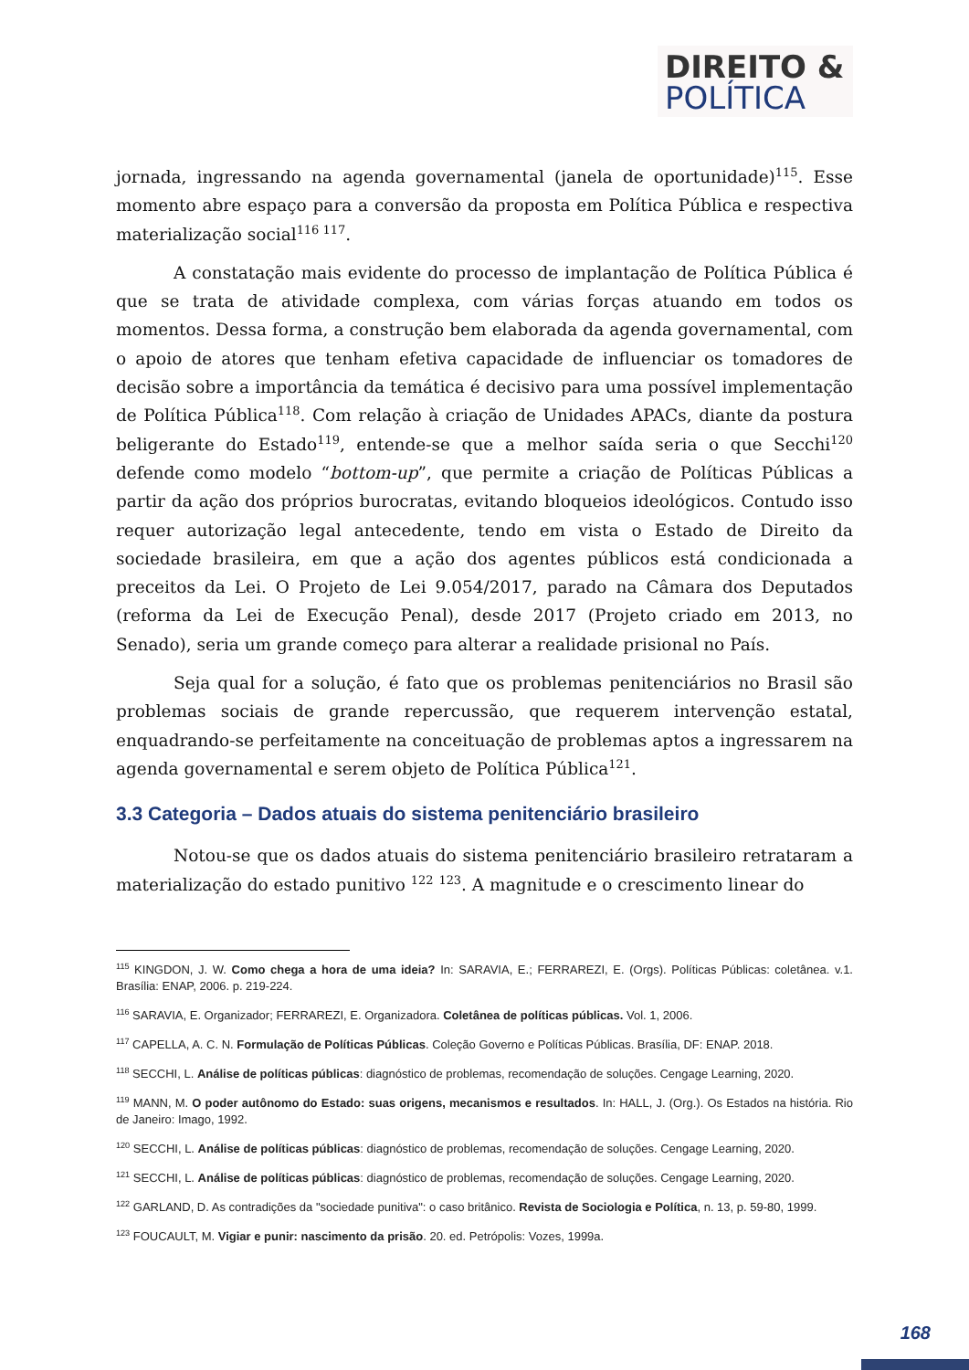DIREITO &
POLÍTICA
jornada, ingressando na agenda governamental (janela de oportunidade)<sup>115</sup>. Esse momento abre espaço para a conversão da proposta em Política Pública e respectiva materialização social<sup>116 117</sup>.
A constatação mais evidente do processo de implantação de Política Pública é que se trata de atividade complexa, com várias forças atuando em todos os momentos. Dessa forma, a construção bem elaborada da agenda governamental, com o apoio de atores que tenham efetiva capacidade de influenciar os tomadores de decisão sobre a importância da temática é decisivo para uma possível implementação de Política Pública<sup>118</sup>. Com relação à criação de Unidades APACs, diante da postura beligerante do Estado<sup>119</sup>, entende-se que a melhor saída seria o que Secchi<sup>120</sup> defende como modelo “bottom-up”, que permite a criação de Políticas Públicas a partir da ação dos próprios burocratas, evitando bloqueios ideológicos. Contudo isso requer autorização legal antecedente, tendo em vista o Estado de Direito da sociedade brasileira, em que a ação dos agentes públicos está condicionada a preceitos da Lei. O Projeto de Lei 9.054/2017, parado na Câmara dos Deputados (reforma da Lei de Execução Penal), desde 2017 (Projeto criado em 2013, no Senado), seria um grande começo para alterar a realidade prisional no País.
Seja qual for a solução, é fato que os problemas penitenciários no Brasil são problemas sociais de grande repercussão, que requerem intervenção estatal, enquadrando-se perfeitamente na conceituação de problemas aptos a ingressarem na agenda governamental e serem objeto de Política Pública<sup>121</sup>.
3.3 Categoria – Dados atuais do sistema penitenciário brasileiro
Notou-se que os dados atuais do sistema penitenciário brasileiro retrataram a materialização do estado punitivo <sup>122</sup> <sup>123</sup>. A magnitude e o crescimento linear do
<sup>115</sup> KINGDON, J. W. Como chega a hora de uma ideia? In: SARAVIA, E.; FERRAREZI, E. (Orgs). Políticas Públicas: coletânea. v.1. Brasília: ENAP, 2006. p. 219-224.
<sup>116</sup> SARAVIA, E. Organizador; FERRAREZI, E. Organizadora. Coletânea de políticas públicas. Vol. 1, 2006.
<sup>117</sup> CAPELLA, A. C. N. Formulação de Políticas Públicas. Coleção Governo e Políticas Públicas. Brasília, DF: ENAP. 2018.
<sup>118</sup> SECCHI, L. Análise de políticas públicas: diagnóstico de problemas, recomendação de soluções. Cengage Learning, 2020.
<sup>119</sup> MANN, M. O poder autônomo do Estado: suas origens, mecanismos e resultados. In: HALL, J. (Org.). Os Estados na história. Rio de Janeiro: Imago, 1992.
<sup>120</sup> SECCHI, L. Análise de políticas públicas: diagnóstico de problemas, recomendação de soluções. Cengage Learning, 2020.
<sup>121</sup> SECCHI, L. Análise de políticas públicas: diagnóstico de problemas, recomendação de soluções. Cengage Learning, 2020.
<sup>122</sup> GARLAND, D. As contradições da "sociedade punitiva": o caso britânico. Revista de Sociologia e Política, n. 13, p. 59-80, 1999.
<sup>123</sup> FOUCAULT, M. Vigiar e punir: nascimento da prisão. 20. ed. Petrópolis: Vozes, 1999a.
168